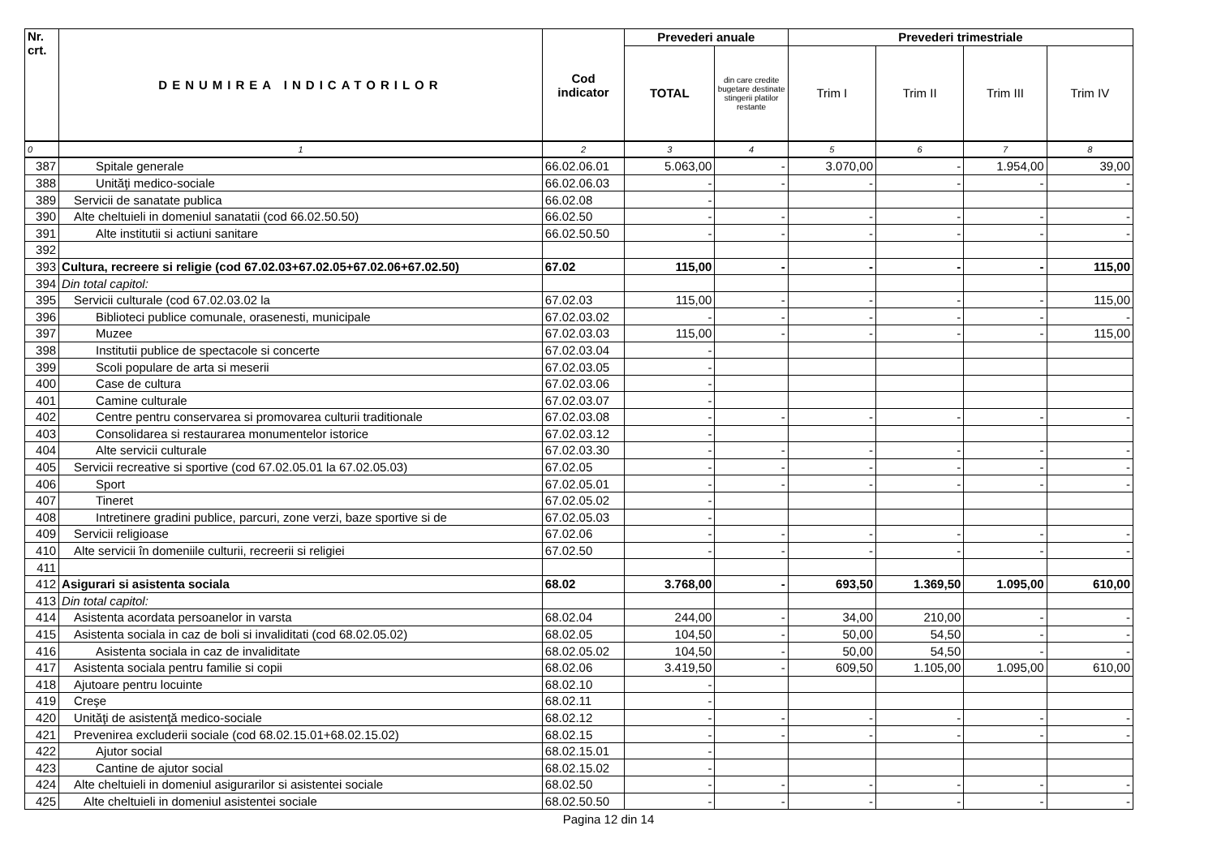| Nr. crt. | DENUMIREA INDICATORILOR | Cod indicator | Prevederi anuale | | Prevederi trimestriale | | | |
| --- | --- | --- | --- | --- | --- | --- | --- | --- |
| | | | TOTAL | din care credite bugetare destinate stingerii platilor restante | Trim I | Trim II | Trim III | Trim IV |
| 0 | 1 | 2 | 3 | 4 | 5 | 6 | 7 | 8 |
| 387 | Spitale generale | 66.02.06.01 | 5.063,00 | - | 3.070,00 | - | 1.954,00 | 39,00 |
| 388 | Unităţi medico-sociale | 66.02.06.03 | - | - | - | - | - | - |
| 389 | Servicii de sanatate publica | 66.02.08 | - | | | | | |
| 390 | Alte cheltuieli in domeniul sanatatii (cod 66.02.50.50) | 66.02.50 | - | - | - | - | - | - |
| 391 | Alte institutii si actiuni sanitare | 66.02.50.50 | - | - | - | - | - | - |
| 392 | | | | | | | | |
| 393 | Cultura, recreere si religie (cod 67.02.03+67.02.05+67.02.06+67.02.50) | 67.02 | 115,00 | - | - | - | - | 115,00 |
| 394 | Din total capitol: | | | | | | | |
| 395 | Servicii culturale (cod 67.02.03.02 la | 67.02.03 | 115,00 | - | - | - | - | 115,00 |
| 396 | Biblioteci publice comunale, orasenesti, municipale | 67.02.03.02 | - | - | - | - | - | - |
| 397 | Muzee | 67.02.03.03 | 115,00 | - | - | - | - | 115,00 |
| 398 | Institutii publice de spectacole si concerte | 67.02.03.04 | - | | | | | |
| 399 | Scoli populare de arta si meserii | 67.02.03.05 | - | | | | | |
| 400 | Case de cultura | 67.02.03.06 | - | | | | | |
| 401 | Camine culturale | 67.02.03.07 | - | | | | | |
| 402 | Centre pentru conservarea si promovarea culturii traditionale | 67.02.03.08 | - | - | - | - | - | - |
| 403 | Consolidarea si restaurarea monumentelor istorice | 67.02.03.12 | - | | | | | |
| 404 | Alte servicii culturale | 67.02.03.30 | - | - | - | - | - | - |
| 405 | Servicii recreative si sportive (cod 67.02.05.01 la 67.02.05.03) | 67.02.05 | - | - | - | - | - | - |
| 406 | Sport | 67.02.05.01 | - | - | - | - | - | - |
| 407 | Tineret | 67.02.05.02 | - | | | | | |
| 408 | Intretinere gradini publice, parcuri, zone verzi, baze sportive si de | 67.02.05.03 | - | | | | | |
| 409 | Servicii religioase | 67.02.06 | - | - | - | - | - | - |
| 410 | Alte servicii în domeniile culturii, recreerii si religiei | 67.02.50 | - | - | - | - | - | - |
| 411 | | | | | | | | |
| 412 | Asigurari si asistenta sociala | 68.02 | 3.768,00 | - | 693,50 | 1.369,50 | 1.095,00 | 610,00 |
| 413 | Din total capitol: | | | | | | | |
| 414 | Asistenta acordata persoanelor in varsta | 68.02.04 | 244,00 | - | 34,00 | 210,00 | - | - |
| 415 | Asistenta sociala in caz de boli si invaliditati (cod 68.02.05.02) | 68.02.05 | 104,50 | - | 50,00 | 54,50 | - | - |
| 416 | Asistenta sociala in caz de invaliditate | 68.02.05.02 | 104,50 | - | 50,00 | 54,50 | - | - |
| 417 | Asistenta sociala pentru familie si copii | 68.02.06 | 3.419,50 | - | 609,50 | 1.105,00 | 1.095,00 | 610,00 |
| 418 | Ajutoare pentru locuinte | 68.02.10 | - | | | | | |
| 419 | Creşe | 68.02.11 | - | | | | | |
| 420 | Unităţi de asistenţă medico-sociale | 68.02.12 | - | - | - | - | - | - |
| 421 | Prevenirea excluderii sociale (cod 68.02.15.01+68.02.15.02) | 68.02.15 | - | - | - | - | - | - |
| 422 | Ajutor social | 68.02.15.01 | - | | | | | |
| 423 | Cantine de ajutor social | 68.02.15.02 | - | | | | | |
| 424 | Alte cheltuieli in domeniul asigurarilor si asistentei sociale | 68.02.50 | - | - | - | - | - | - |
| 425 | Alte cheltuieli in domeniul asistentei sociale | 68.02.50.50 | - | - | - | - | - | - |
Pagina 12 din 14